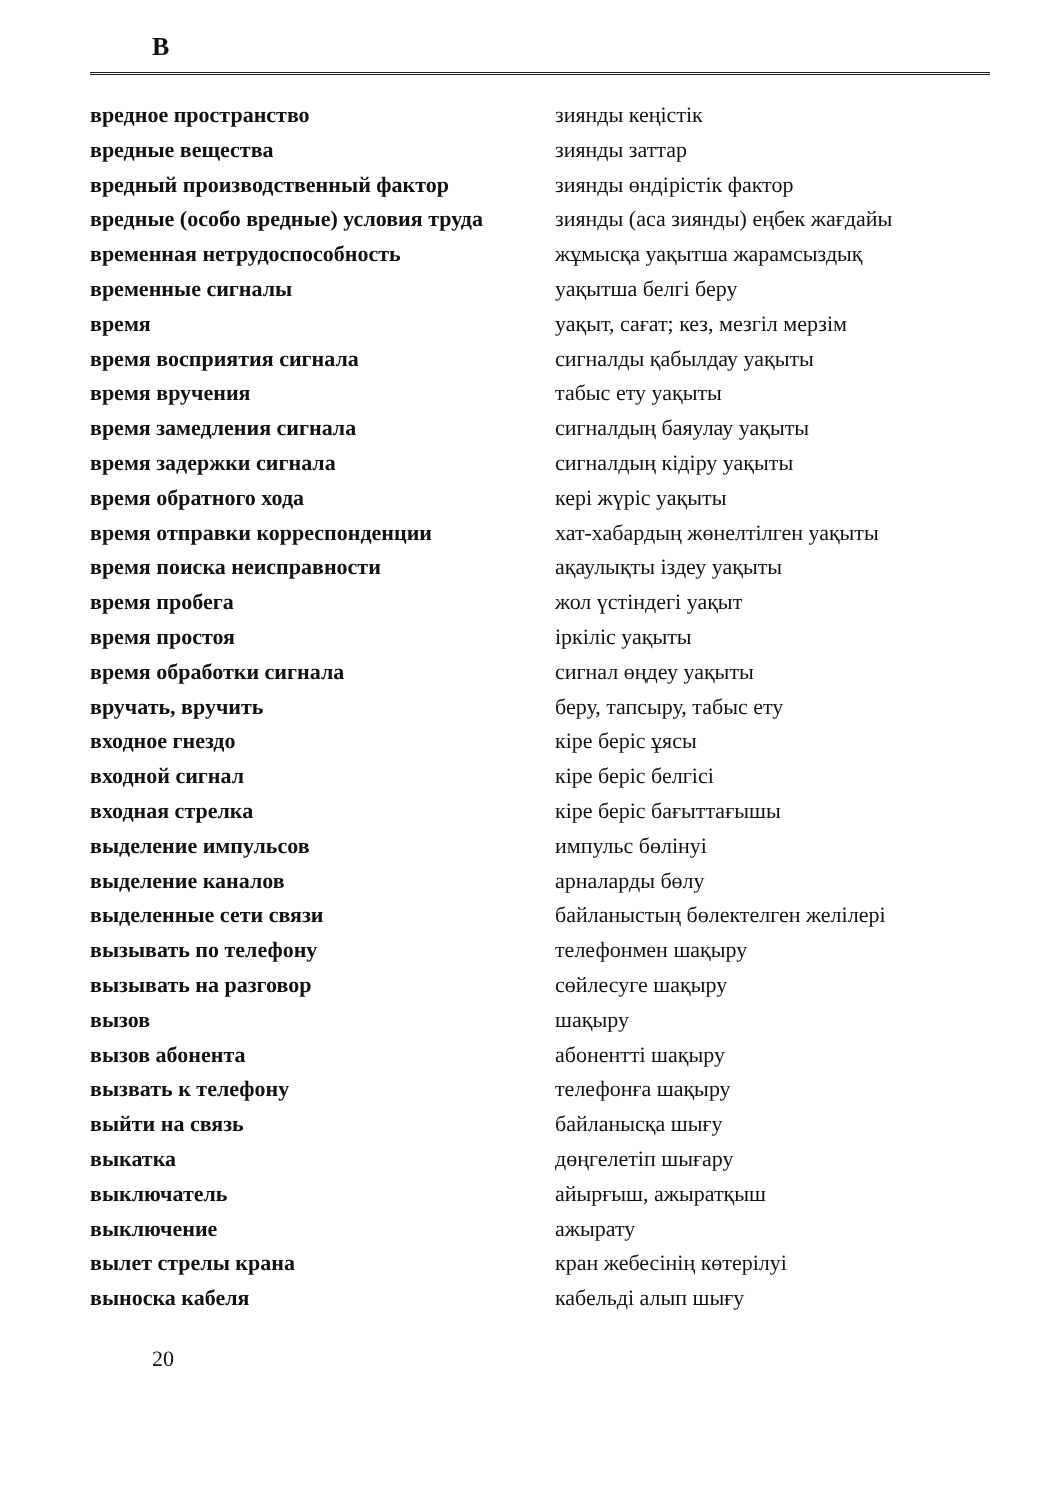В
| вредное пространство | зиянды кеңістік |
| вредные вещества | зиянды заттар |
| вредный производственный фактор | зиянды өндірістік фактор |
| вредные (особо вредные) условия труда | зиянды (аса зиянды) еңбек жағдайы |
| временная нетрудоспособность | жұмысқа уақытша жарамсыздық |
| временные сигналы | уақытша белгі беру |
| время | уақыт, сағат; кез, мезгіл мерзім |
| время восприятия сигнала | сигналды қабылдау уақыты |
| время вручения | табыс ету уақыты |
| время замедления сигнала | сигналдың баяулау уақыты |
| время задержки сигнала | сигналдың кідіру уақыты |
| время обратного хода | кері жүріс уақыты |
| время отправки корреспонденции | хат-хабардың жөнелтілген уақыты |
| время поиска неисправности | ақаулықты іздеу уақыты |
| время пробега | жол үстіндегі уақыт |
| время простоя | іркіліс уақыты |
| время обработки сигнала | сигнал өңдеу уақыты |
| вручать, вручить | беру, тапсыру, табыс ету |
| входное гнездо | кіре беріс ұясы |
| входной сигнал | кіре беріс белгісі |
| входная стрелка | кіре беріс бағыттағышы |
| выделение импульсов | импульс бөлінуі |
| выделение каналов | арналарды бөлу |
| выделенные сети связи | байланыстың бөлектелген желілері |
| вызывать по телефону | телефонмен шақыру |
| вызывать на разговор | сөйлесуге шақыру |
| вызов | шақыру |
| вызов абонента | абоненттi шақыру |
| вызвать к телефону | телефонға шақыру |
| выйти на связь | байланысқа шығу |
| выкатка | дөңгелетіп шығару |
| выключатель | айырғыш, ажыратқыш |
| выключение | ажырату |
| вылет стрелы крана | кран жебесінің көтерілуі |
| выноска кабеля | кабельді алып шығу |
20